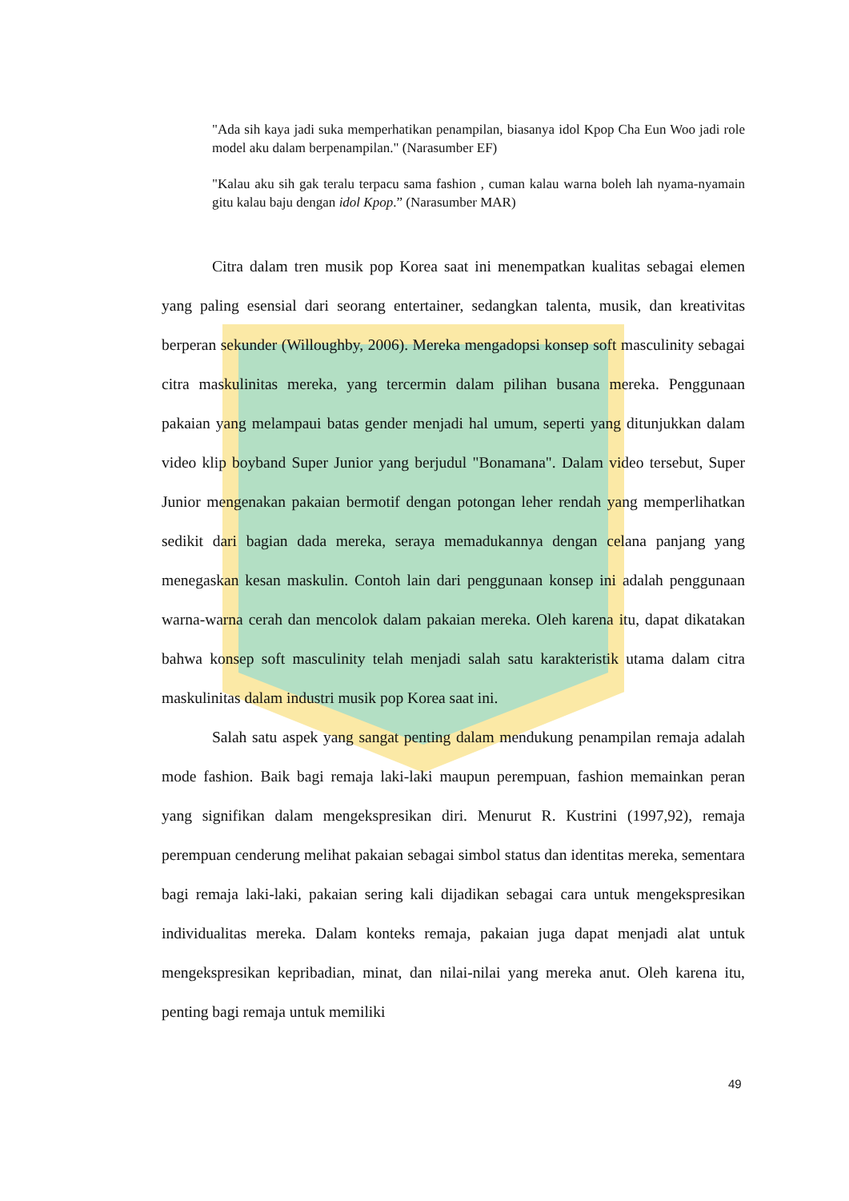"Ada sih kaya jadi suka memperhatikan penampilan, biasanya idol Kpop Cha Eun Woo jadi role model aku dalam berpenampilan." (Narasumber EF)
"Kalau aku sih gak teralu terpacu sama fashion , cuman kalau warna boleh lah nyama-nyamain gitu kalau baju dengan idol Kpop.” (Narasumber MAR)
Citra dalam tren musik pop Korea saat ini menempatkan kualitas sebagai elemen yang paling esensial dari seorang entertainer, sedangkan talenta, musik, dan kreativitas berperan sekunder (Willoughby, 2006). Mereka mengadopsi konsep soft masculinity sebagai citra maskulinitas mereka, yang tercermin dalam pilihan busana mereka. Penggunaan pakaian yang melampaui batas gender menjadi hal umum, seperti yang ditunjukkan dalam video klip boyband Super Junior yang berjudul "Bonamana". Dalam video tersebut, Super Junior mengenakan pakaian bermotif dengan potongan leher rendah yang memperlihatkan sedikit dari bagian dada mereka, seraya memadukannya dengan celana panjang yang menegaskan kesan maskulin. Contoh lain dari penggunaan konsep ini adalah penggunaan warna-warna cerah dan mencolok dalam pakaian mereka. Oleh karena itu, dapat dikatakan bahwa konsep soft masculinity telah menjadi salah satu karakteristik utama dalam citra maskulinitas dalam industri musik pop Korea saat ini.
Salah satu aspek yang sangat penting dalam mendukung penampilan remaja adalah mode fashion. Baik bagi remaja laki-laki maupun perempuan, fashion memainkan peran yang signifikan dalam mengekspresikan diri. Menurut R. Kustrini (1997,92), remaja perempuan cenderung melihat pakaian sebagai simbol status dan identitas mereka, sementara bagi remaja laki-laki, pakaian sering kali dijadikan sebagai cara untuk mengekspresikan individualitas mereka. Dalam konteks remaja, pakaian juga dapat menjadi alat untuk mengekspresikan kepribadian, minat, dan nilai-nilai yang mereka anut. Oleh karena itu, penting bagi remaja untuk memiliki
49